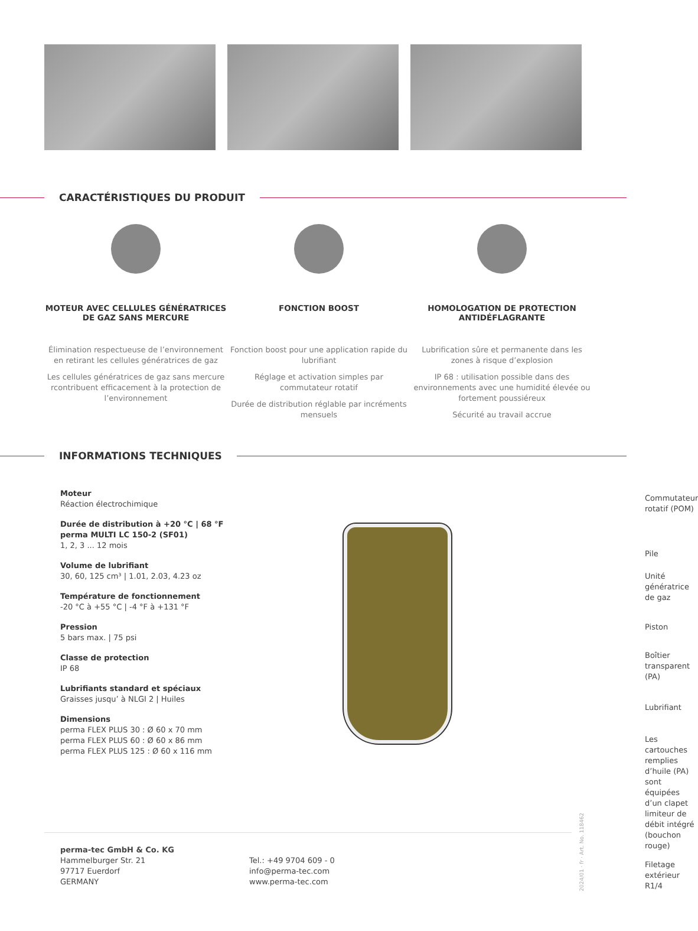CARACTÉRISTIQUES DU PRODUIT
MOTEUR AVEC CELLULES GÉNÉRATRICES DE GAZ SANS MERCURE
Élimination respectueuse de l’environnement en retirant les cellules génératrices de gaz
Les cellules génératrices de gaz sans mercure rcontribuent efficacement à la protection de l’environnement
FONCTION BOOST
Fonction boost pour une application rapide du lubrifiant
Réglage et activation simples par commutateur rotatif
Durée de distribution réglable par incréments mensuels
HOMOLOGATION DE PROTECTION ANTIDÉFLAGRANTE
Lubrification sûre et permanente dans les zones à risque d’explosion
IP 68 : utilisation possible dans des environnements avec une humidité élevée ou fortement poussiéreux
Sécurité au travail accrue
INFORMATIONS TECHNIQUES
Moteur
Réaction électrochimique
Durée de distribution à +20 °C | 68 °F
perma MULTI LC 150-2 (SF01)
1, 2, 3 ... 12 mois
Volume de lubrifiant
30, 60, 125 cm³ | 1.01, 2.03, 4.23 oz
Température de fonctionnement
-20 °C à +55 °C | -4 °F à +131 °F
Pression
5 bars max. | 75 psi
Classe de protection
IP 68
Lubrifiants standard et spéciaux
Graisses jusqu’ à NLGI 2 | Huiles
Dimensions
perma FLEX PLUS 30 : Ø 60 x 70 mm
perma FLEX PLUS 60 : Ø 60 x 86 mm
perma FLEX PLUS 125 : Ø 60 x 116 mm
Commutateur rotatif (POM)
Pile
Unité génératrice de gaz
Piston
Boîtier transparent (PA)
Lubrifiant
Les cartouches remplies d’huile (PA) sont équipées d’un clapet limiteur de débit intégré (bouchon rouge)
Filetage extérieur R1/4
perma-tec GmbH & Co. KG
Hammelburger Str. 21
97717 Euerdorf
GERMANY
Tel.: +49 9704 609 - 0
info@perma-tec.com
www.perma-tec.com
2024/01 · fr · Art. No. 118462